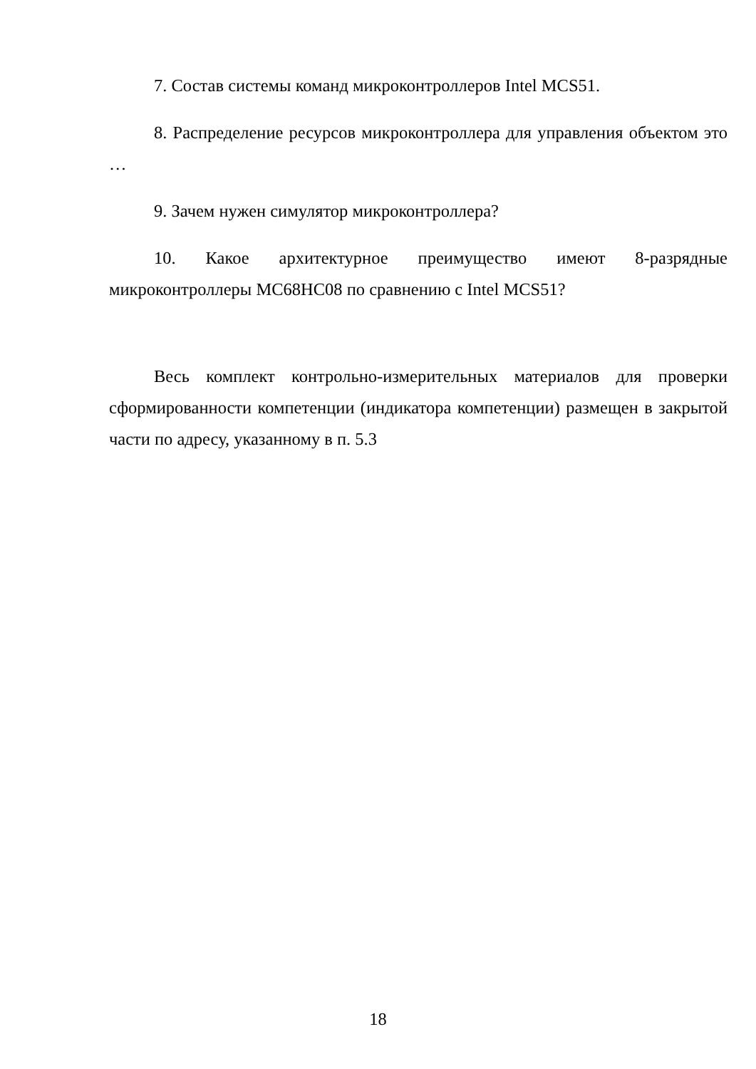7. Состав системы команд микроконтроллеров Intel MCS51.
8. Распределение ресурсов микроконтроллера для управления объектом это …
9. Зачем нужен симулятор микроконтроллера?
10. Какое архитектурное преимущество имеют 8-разрядные микроконтроллеры MC68HC08 по сравнению с Intel MCS51?
Весь комплект контрольно-измерительных материалов для проверки сформированности компетенции (индикатора компетенции) размещен в закрытой части по адресу, указанному в п. 5.3
18